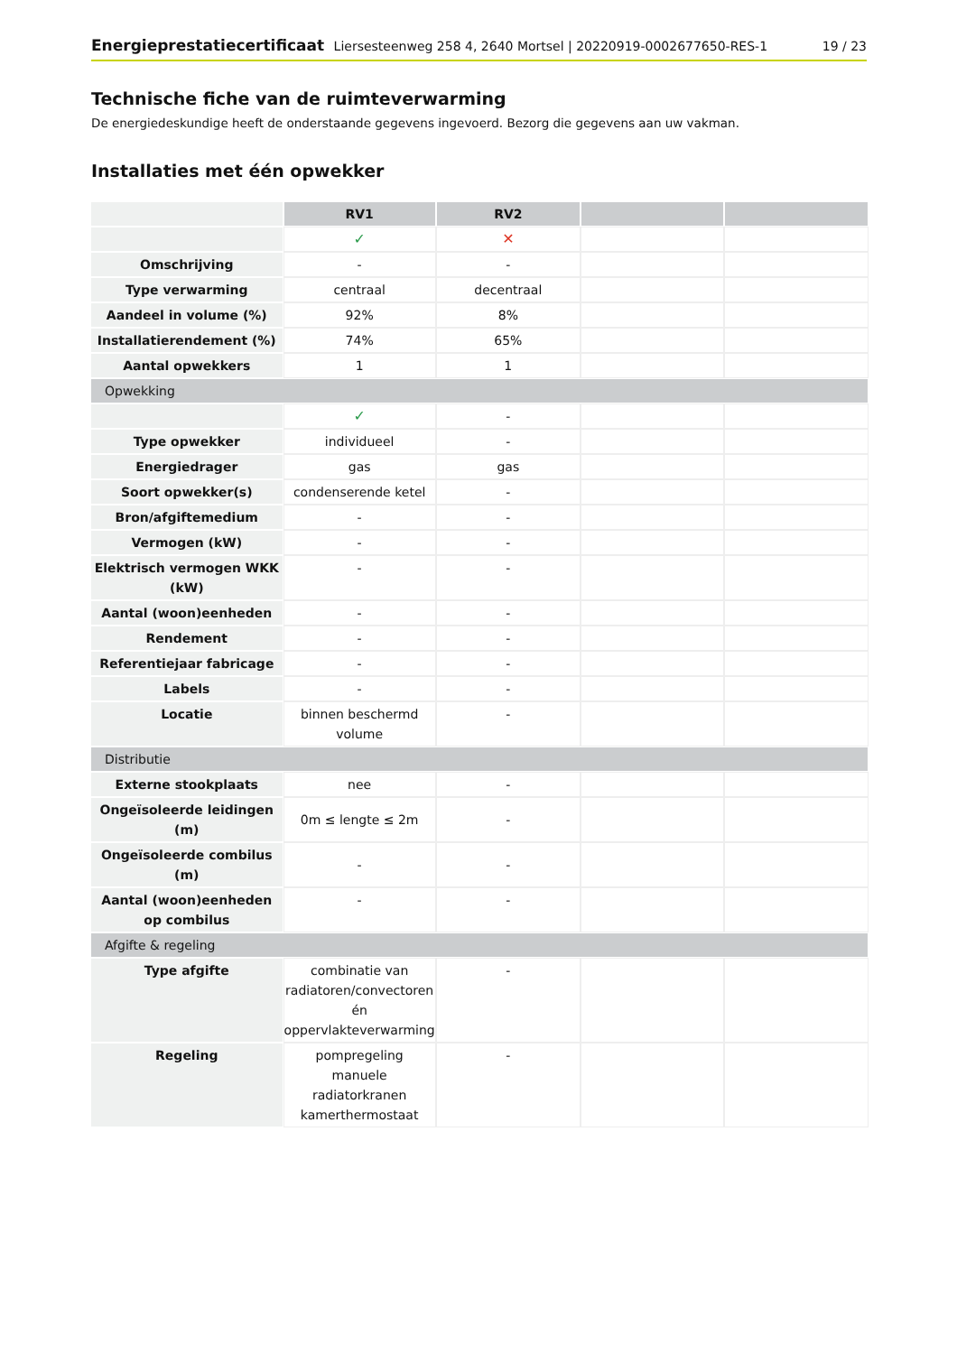Energieprestatiecertificaat Liersesteenweg 258 4, 2640 Mortsel | 20220919-0002677650-RES-1
19 / 23
Technische fiche van de ruimteverwarming
De energiedeskundige heeft de onderstaande gegevens ingevoerd. Bezorg die gegevens aan uw vakman.
Installaties met één opwekker
| | RV1 | RV2 | | |
| | ✓ | ✕ | | |
| Omschrijving | - | - | | |
| Type verwarming | centraal | decentraal | | |
| Aandeel in volume (%) | 92% | 8% | | |
| Installatierendement (%) | 74% | 65% | | |
| Aantal opwekkers | 1 | 1 | | |
| Opwekking | | | | |
| | ✓ | - | | |
| Type opwekker | individueel | - | | |
| Energiedrager | gas | gas | | |
| Soort opwekker(s) | condenserende ketel | - | | |
| Bron/afgiftemedium | - | - | | |
| Vermogen (kW) | - | - | | |
| Elektrisch vermogen WKK (kW) | - | - | | |
| Aantal (woon)eenheden | - | - | | |
| Rendement | - | - | | |
| Referentiejaar fabricage | - | - | | |
| Labels | - | - | | |
| Locatie | binnen beschermd volume | - | | |
| Distributie | | | | |
| Externe stookplaats | nee | - | | |
| Ongeïsoleerde leidingen (m) | 0m ≤ lengte ≤ 2m | - | | |
| Ongeïsoleerde combilus (m) | - | - | | |
| Aantal (woon)eenheden op combilus | - | - | | |
| Afgifte & regeling | | | | |
| Type afgifte | combinatie van radiatoren/convectoren én oppervlakteverwarming | - | | |
| Regeling | pompregeling manuele radiatorkranen kamerthermostaat | - | | |